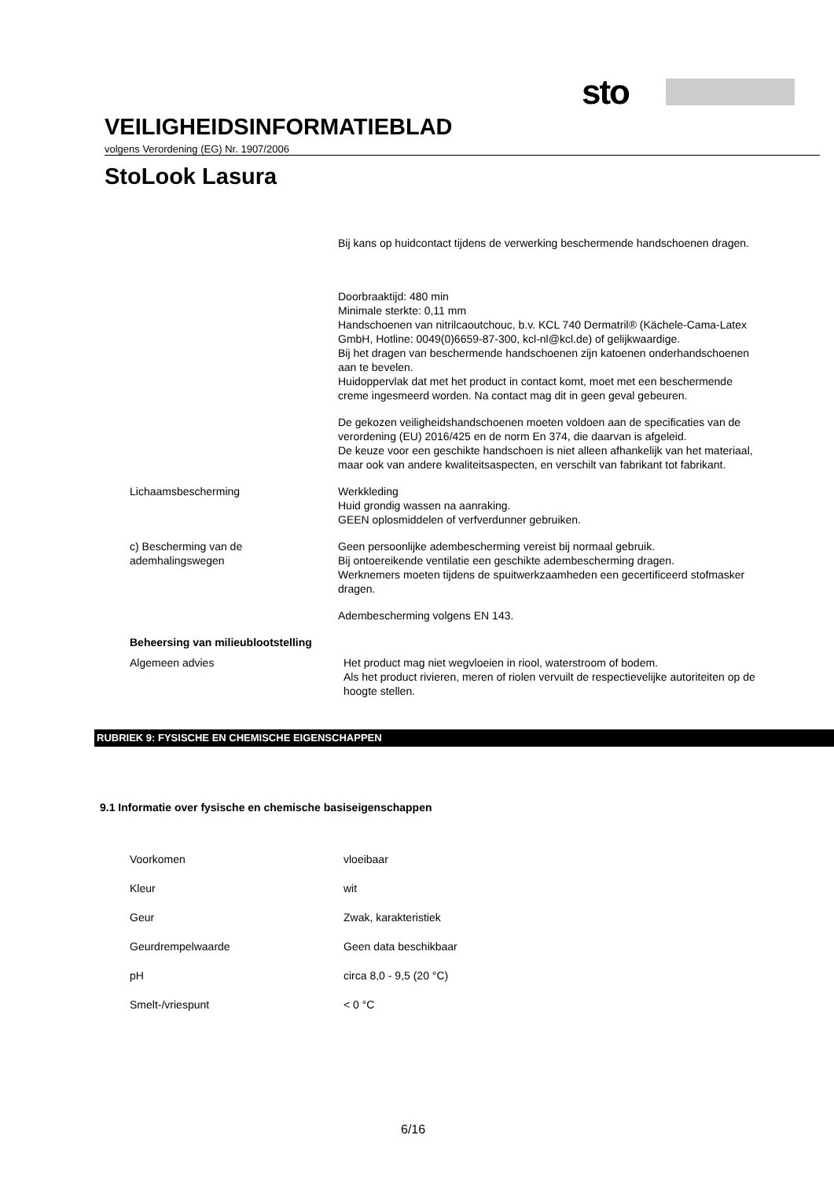sto
VEILIGHEIDSINFORMATIEBLAD
volgens Verordening (EG) Nr. 1907/2006
StoLook Lasura
Bij kans op huidcontact tijdens de verwerking beschermende handschoenen dragen.
Doorbraaktijd: 480 min
Minimale sterkte: 0,11 mm
Handschoenen van nitrilcaoutchouc, b.v. KCL 740 Dermatril® (Kächele-Cama-Latex GmbH, Hotline: 0049(0)6659-87-300, kcl-nl@kcl.de) of gelijkwaardige.
Bij het dragen van beschermende handschoenen zijn katoenen onderhandschoenen aan te bevelen.
Huidoppervlak dat met het product in contact komt, moet met een beschermende creme ingesmeerd worden. Na contact mag dit in geen geval gebeuren.
De gekozen veiligheidshandschoenen moeten voldoen aan de specificaties van de verordening (EU) 2016/425 en de norm En 374, die daarvan is afgeleid.
De keuze voor een geschikte handschoen is niet alleen afhankelijk van het materiaal, maar ook van andere kwaliteitsaspecten, en verschilt van fabrikant tot fabrikant.
Lichaamsbescherming Werkkleding
Huid grondig wassen na aanraking.
GEEN oplosmiddelen of verfverdunner gebruiken.
c) Bescherming van de ademhalingswegen
Geen persoonlijke adembescherming vereist bij normaal gebruik.
Bij ontoereikende ventilatie een geschikte adembescherming dragen.
Werknemers moeten tijdens de spuitwerkzaamheden een gecertificeerd stofmasker dragen.
Adembescherming volgens EN 143.
Beheersing van milieublootstelling
Algemeen advies Het product mag niet wegvloeien in riool, waterstroom of bodem.
Als het product rivieren, meren of riolen vervuilt de respectievelijke autoriteiten op de hoogte stellen.
RUBRIEK 9: FYSISCHE EN CHEMISCHE EIGENSCHAPPEN
9.1 Informatie over fysische en chemische basiseigenschappen
Voorkomen vloeibaar
Kleur wit
Geur Zwak, karakteristiek
Geurdrempelwaarde Geen data beschikbaar
pH circa 8,0 - 9,5 (20 °C)
Smelt-/vriespunt < 0 °C
6/16